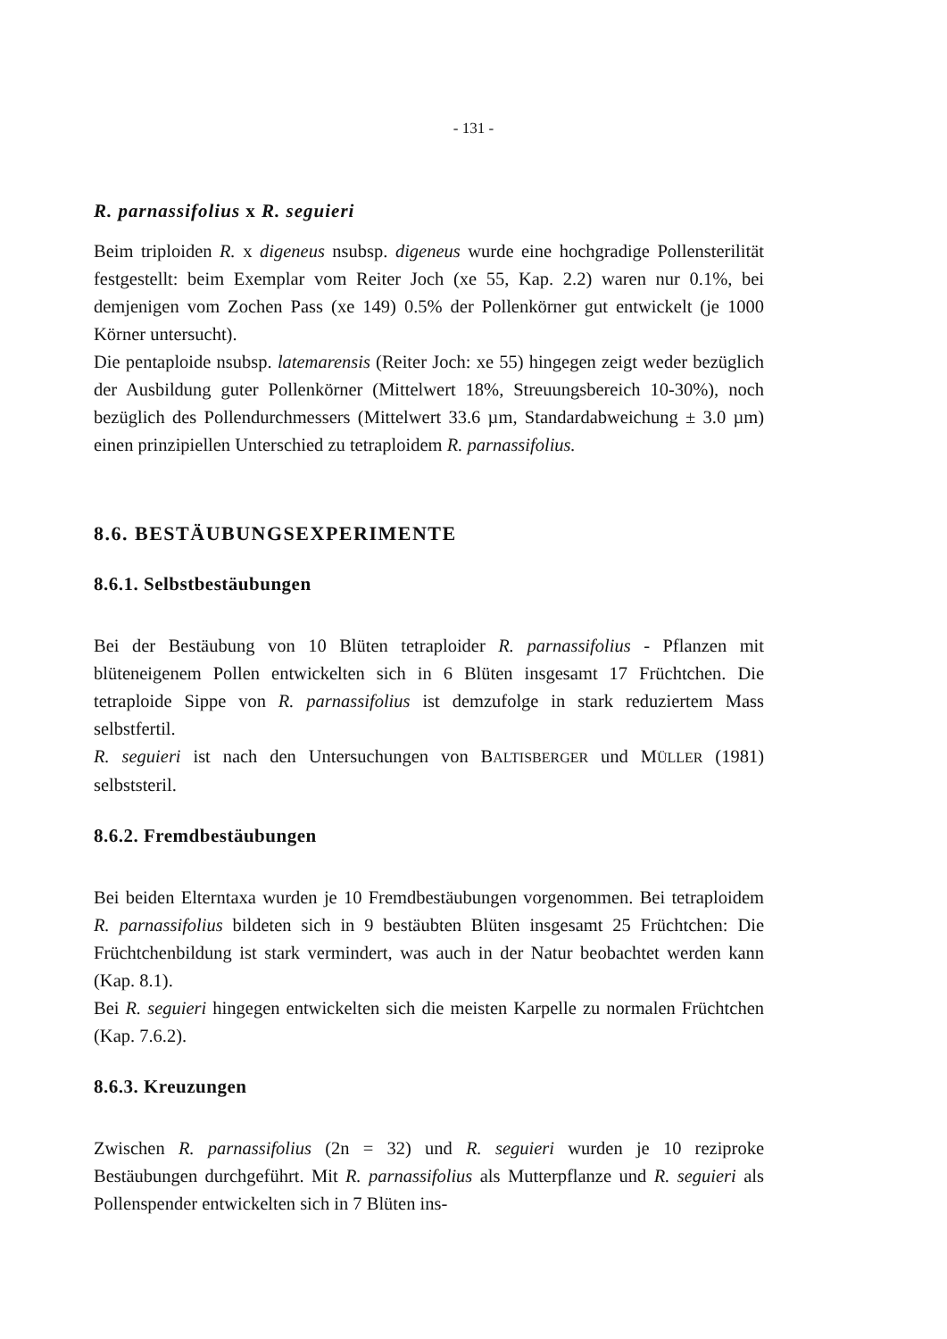- 131 -
R. parnassifolius x R. seguieri
Beim triploiden R. x digeneus nsubsp. digeneus wurde eine hochgradige Pollensterilität festgestellt: beim Exemplar vom Reiter Joch (xe 55, Kap. 2.2) waren nur 0.1%, bei demjenigen vom Zochen Pass (xe 149) 0.5% der Pollenkörner gut entwickelt (je 1000 Körner untersucht).
Die pentaploide nsubsp. latemarensis (Reiter Joch: xe 55) hingegen zeigt weder bezüglich der Ausbildung guter Pollenkörner (Mittelwert 18%, Streuungsbereich 10-30%), noch bezüglich des Pollendurchmessers (Mittelwert 33.6 µm, Standardabweichung ± 3.0 µm) einen prinzipiellen Unterschied zu tetraploidem R. parnassifolius.
8.6. BESTÄUBUNGSEXPERIMENTE
8.6.1. Selbstbestäubungen
Bei der Bestäubung von 10 Blüten tetraploider R. parnassifolius - Pflanzen mit blüteneigenem Pollen entwickelten sich in 6 Blüten insgesamt 17 Früchtchen. Die tetraploide Sippe von R. parnassifolius ist demzufolge in stark reduziertem Mass selbstfertil.
R. seguieri ist nach den Untersuchungen von BALTISBERGER und MÜLLER (1981) selbststeril.
8.6.2. Fremdbestäubungen
Bei beiden Elterntaxa wurden je 10 Fremdbestäubungen vorgenommen. Bei tetraploidem R. parnassifolius bildeten sich in 9 bestäubten Blüten insgesamt 25 Früchtchen: Die Früchtchenbildung ist stark vermindert, was auch in der Natur beobachtet werden kann (Kap. 8.1).
Bei R. seguieri hingegen entwickelten sich die meisten Karpelle zu normalen Früchtchen (Kap. 7.6.2).
8.6.3. Kreuzungen
Zwischen R. parnassifolius (2n = 32) und R. seguieri wurden je 10 reziproke Bestäubungen durchgeführt. Mit R. parnassifolius als Mutterpflanze und R. seguieri als Pollenspender entwickelten sich in 7 Blüten ins-